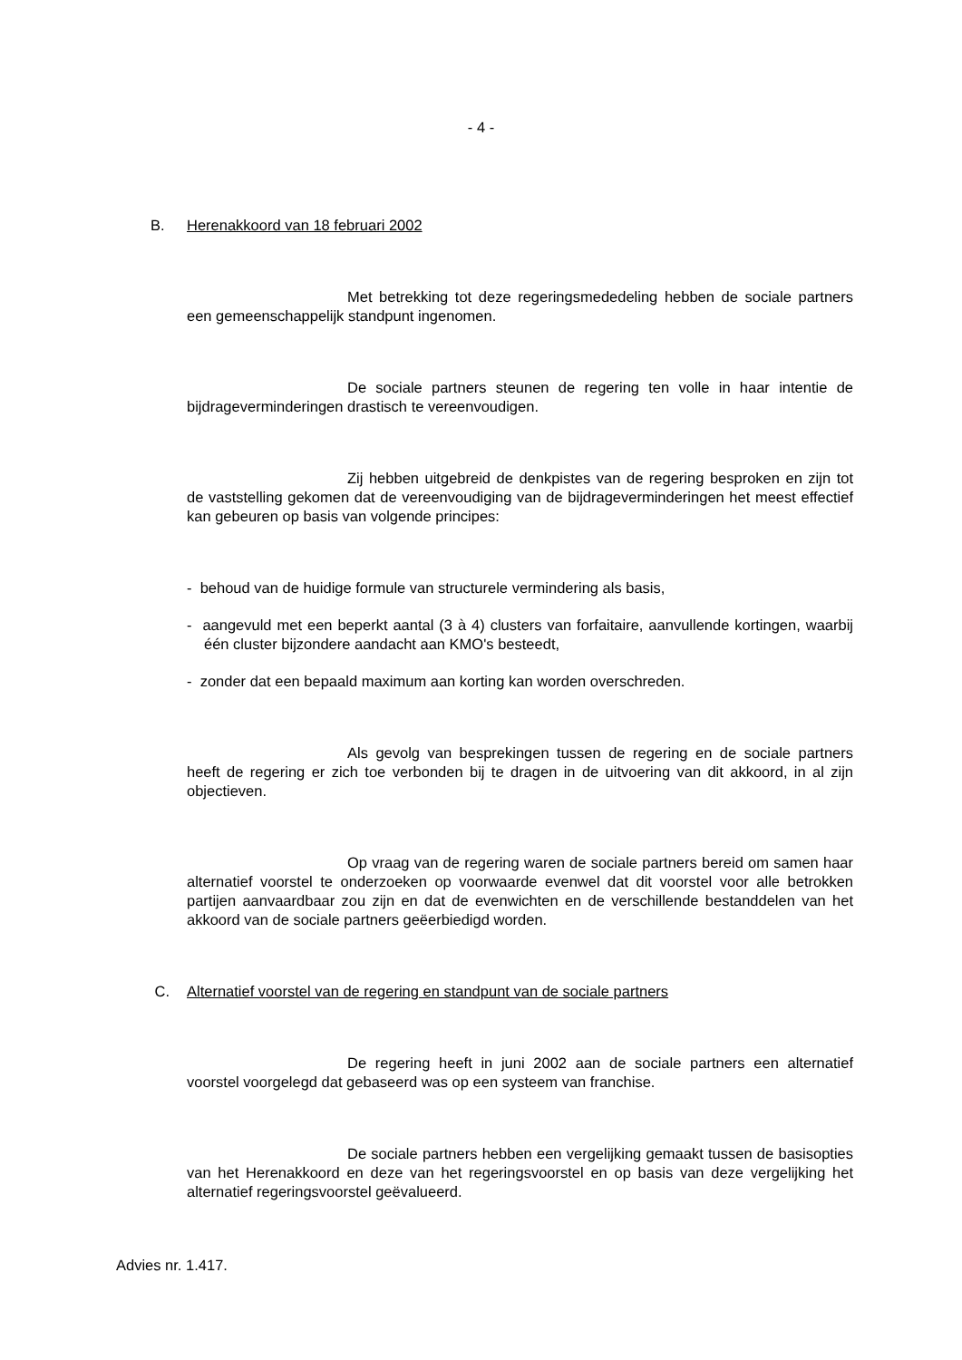- 4 -
B. Herenakkoord van 18 februari 2002
Met betrekking tot deze regeringsmededeling hebben de sociale partners een gemeenschappelijk standpunt ingenomen.
De sociale partners steunen de regering ten volle in haar intentie de bijdrageverminderingen drastisch te vereenvoudigen.
Zij hebben uitgebreid de denkpistes van de regering besproken en zijn tot de vaststelling gekomen dat de vereenvoudiging van de bijdrageverminderingen het meest effectief kan gebeuren op basis van volgende principes:
- behoud van de huidige formule van structurele vermindering als basis,
- aangevuld met een beperkt aantal (3 à 4) clusters van forfaitaire, aanvullende kortingen, waarbij één cluster bijzondere aandacht aan KMO's besteedt,
- zonder dat een bepaald maximum aan korting kan worden overschreden.
Als gevolg van besprekingen tussen de regering en de sociale partners heeft de regering er zich toe verbonden bij te dragen in de uitvoering van dit akkoord, in al zijn objectieven.
Op vraag van de regering waren de sociale partners bereid om samen haar alternatief voorstel te onderzoeken op voorwaarde evenwel dat dit voorstel voor alle betrokken partijen aanvaardbaar zou zijn en dat de evenwichten en de verschillende bestanddelen van het akkoord van de sociale partners geëerbiedigd worden.
C. Alternatief voorstel van de regering en standpunt van de sociale partners
De regering heeft in juni 2002 aan de sociale partners een alternatief voorstel voorgelegd dat gebaseerd was op een systeem van franchise.
De sociale partners hebben een vergelijking gemaakt tussen de basisopties van het Herenakkoord en deze van het regeringsvoorstel en op basis van deze vergelijking het alternatief regeringsvoorstel geëvalueerd.
Advies nr. 1.417.